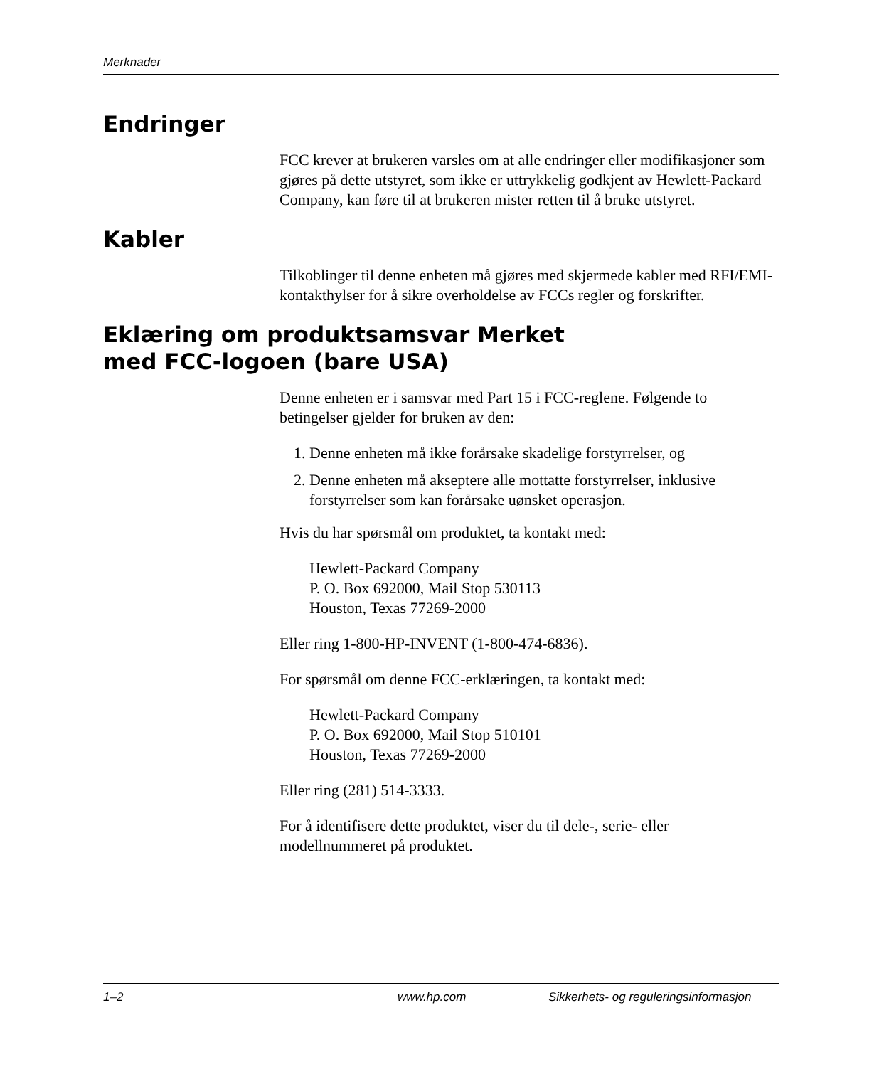Merknader
Endringer
FCC krever at brukeren varsles om at alle endringer eller modifikasjoner som gjøres på dette utstyret, som ikke er uttrykkelig godkjent av Hewlett-Packard Company, kan føre til at brukeren mister retten til å bruke utstyret.
Kabler
Tilkoblinger til denne enheten må gjøres med skjermede kabler med RFI/EMI-kontakthylser for å sikre overholdelse av FCCs regler og forskrifter.
Eklæring om produktsamsvar Merket
med FCC-logoen (bare USA)
Denne enheten er i samsvar med Part 15 i FCC-reglene. Følgende to betingelser gjelder for bruken av den:
1. Denne enheten må ikke forårsake skadelige forstyrrelser, og
2. Denne enheten må akseptere alle mottatte forstyrrelser, inklusive forstyrrelser som kan forårsake uønsket operasjon.
Hvis du har spørsmål om produktet, ta kontakt med:
Hewlett-Packard Company
P. O. Box 692000, Mail Stop 530113
Houston, Texas 77269-2000
Eller ring 1-800-HP-INVENT (1-800-474-6836).
For spørsmål om denne FCC-erklæringen, ta kontakt med:
Hewlett-Packard Company
P. O. Box 692000, Mail Stop 510101
Houston, Texas 77269-2000
Eller ring (281) 514-3333.
For å identifisere dette produktet, viser du til dele-, serie- eller modellnummeret på produktet.
1–2 www.hp.com Sikkerhets- og reguleringsinformasjon